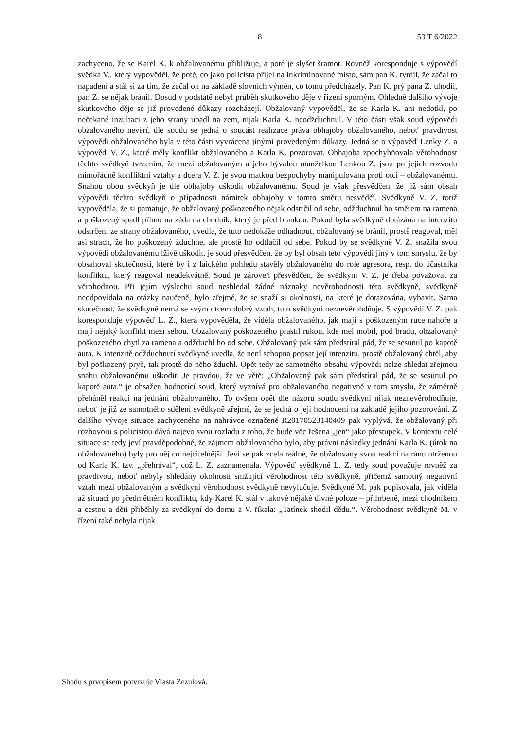8 53 T 6/2022
zachyceno, že se Karel K. k obžalovanému přibližuje, a poté je slyšet šramot. Rovněž koresponduje s výpovědí svědka V., který vypověděl, že poté, co jako policista přijel na inkriminované místo, sám pan K. tvrdil, že začal to napadení a stál si za tím, že začal on na základě slovních výměn, co tomu předcházely. Pan K. prý pana Z. uhodil, pan Z. se nějak bránil. Dosud v podstatě nebyl průběh skutkového děje v řízení sporným. Ohledně dalšího vývoje skutkového děje se již provedené důkazy rozcházejí. Obžalovaný vypověděl, že se Karla K. ani nedotkl, po nečekané inzultaci z jeho strany upadl na zem, nijak Karla K. neodžduchnul. V této části však soud výpovědi obžalovaného nevěří, dle soudu se jedná o součást realizace práva obhajoby obžalovaného, neboť pravdivost výpovědi obžalovaného byla v této části vyvrácena jinými provedenými důkazy. Jedná se o výpověď Lenky Z. a výpověď V. Z., které měly konflikt obžalovaného a Karla K. pozorovat. Obhajoba zpochybňovala věrohodnost těchto svědkyň tvrzením, že mezi obžalovaným a jeho bývalou manželkou Lenkou Z. jsou po jejich rozvodu mimořádně konfliktní vztahy a dcera V. Z. je svou matkou bezpochyby manipulována proti otci – obžalovanému. Snahou obou svědkyň je dle obhajoby uškodit obžalovanému. Soud je však přesvědčen, že již sám obsah výpovědi těchto svědkyň o případnosti námitek obhajoby v tomto směru nesvědčí. Svědkyně V. Z. totiž vypověděla, že si pamatuje, že obžalovaný poškozeného nějak odstrčil od sebe, odžduchnul ho směrem na ramena a poškozený spadl přímo na záda na chodník, který je před brankou. Pokud byla svědkyně dotázána na intenzitu odstrčení ze strany obžalovaného, uvedla, že tuto nedokáže odhadnout, obžalovaný se bránil, prostě reagoval, měl asi strach, že ho poškozený žduchne, ale prostě ho odtlačil od sebe. Pokud by se svědkyně V. Z. snažila svou výpovědí obžalovanému lživě uškodit, je soud přesvědčen, že by byl obsah této výpovědi jiný v tom smyslu, že by obsahoval skutečnosti, které by i z laického pohledu stavěly obžalovaného do role agresora, resp. do účastníka konfliktu, který reagoval neadekvátně. Soud je zároveň přesvědčen, že svědkyni V. Z. je třeba považovat za věrohodnou. Při jejím výslechu soud neshledal žádné náznaky nevěrohodnosti této svědkyně, svědkyně neodpovídala na otázky naučeně, bylo zřejmé, že se snaží si okolnosti, na které je dotazována, vybavit. Sama skutečnost, že svědkyně nemá se svým otcem dobrý vztah, tuto svědkyni neznevěrohdňuje. S výpovědí V. Z. pak koresponduje výpověď L. Z., která vypověděla, že viděla obžalovaného, jak mají s poškozeným ruce nahoře a mají nějaký konflikt mezi sebou. Obžalovaný poškozeného praštil rukou, kde měl mobil, pod bradu, obžalovaný poškozeného chytl za ramena a odžduchl ho od sebe. Obžalovaný pak sám předstíral pád, že se sesunul po kapotě auta. K intenzitě odžduchnutí svědkyně uvedla, že není schopna popsat její intenzitu, prostě obžalovaný chtěl, aby byl poškozený pryč, tak prostě do něho žduchl. Opět tedy ze samotného obsahu výpovědi nelze shledat zřejmou snahu obžalovanému uškodit. Je pravdou, že ve větě: „Obžalovaný pak sám předstíral pád, že se sesunul po kapotě auta.“ je obsažen hodnotící soud, který vyznívá pro obžalovaného negativně v tom smyslu, že záměrně přeháněl reakci na jednání obžalovaného. To ovšem opět dle názoru soudu svědkyni nijak neznevěrohodňuje, neboť je již ze samotného sdělení svědkyně zřejmé, že se jedná o její hodnocení na základě jejího pozorování. Z dalšího vývoje situace zachyceného na nahrávce označené R20170523140409 pak vyplývá, že obžalovaný při rozhovoru s policistou dává najevo svou rozladu z toho, že bude věc řešena „jen“ jako přestupek. V kontextu celé situace se tedy jeví pravděpodobné, že zájmem obžalovaného bylo, aby právní následky jednání Karla K. (útok na obžalovaného) byly pro něj co nejcitelnější. Jeví se pak zcela reálné, že obžalovaný svou reakci na ránu utrženou od Karla K. tzv. „přehrával“, což L. Z. zaznamenala. Výpověď svědkyně L. Z. tedy soud považuje rovněž za pravdivou, neboť nebyly shledány okolnosti snižující věrohodnost této svědkyně, přičemž samotný negativní vztah mezi obžalovaným a svědkyní věrohodnost svědkyně nevylučuje. Svědkyně M. pak popisovala, jak viděla až situaci po předmětném konfliktu, kdy Karel K. stál v takové nějaké divné poloze – přihrbeně, mezi chodníkem a cestou a děti přiběhly za svědkyní do domu a V. říkala: „Tatínek shodil dědu.“. Věrohodnost svědkyně M. v řízení také nebyla nijak
Shodu s prvopisem potvrzuje Vlasta Zezulová.